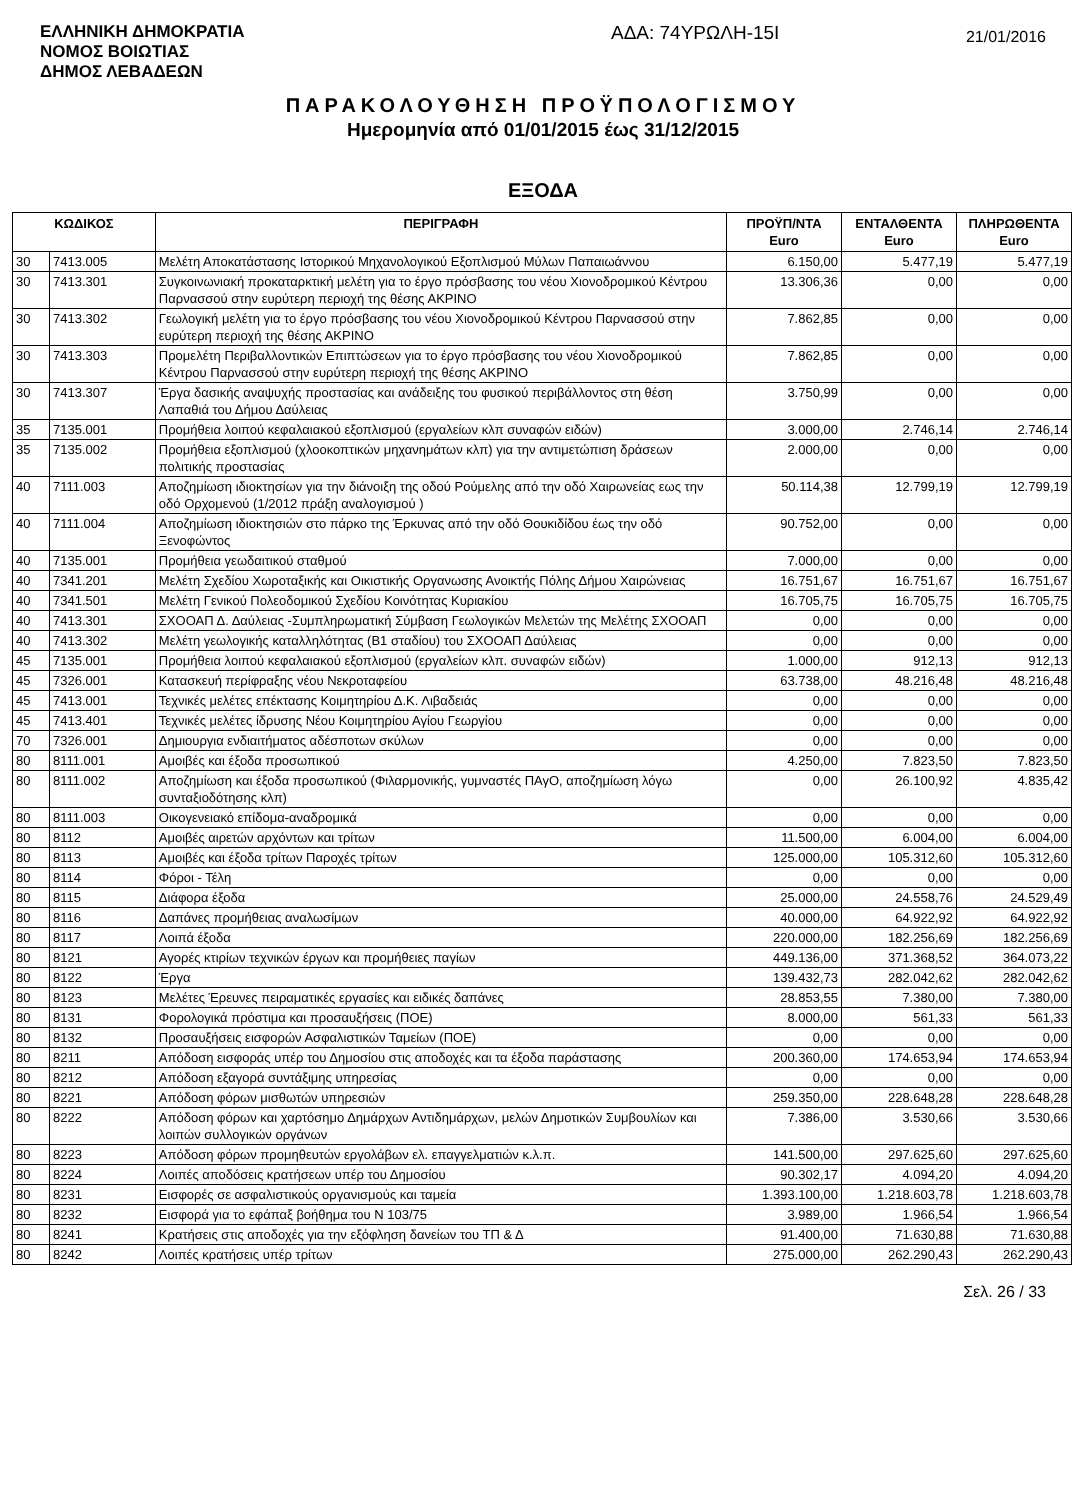ΕΛΛΗΝΙΚΗ ΔΗΜΟΚΡΑΤΙΑ
ΝΟΜΟΣ ΒΟΙΩΤΙΑΣ
ΔΗΜΟΣ ΛΕΒΑΔΕΩΝ
ΑΔΑ: 74ΥΡΩΛΗ-15Ι
21/01/2016
ΠΑΡΑΚΟΛΟΥΘΗΣΗ ΠΡΟΫΠΟΛΟΓΙΣΜΟΥ
Ημερομηνία από 01/01/2015 έως 31/12/2015
ΕΞΟΔΑ
| ΚΩΔΙΚΟΣ | | ΠΕΡΙΓΡΑΦΗ | ΠΡΟΫΠ/ΝΤΑ Euro | ΕΝΤΑΛΘΕΝΤΑ Euro | ΠΛΗΡΩΘΕΝΤΑ Euro |
| --- | --- | --- | --- | --- | --- |
| 30 | 7413.005 | Μελέτη Αποκατάστασης Ιστορικού Μηχανολογικού Εξοπλισμού Μύλων Παπαιωάννου | 6.150,00 | 5.477,19 | 5.477,19 |
| 30 | 7413.301 | Συγκοινωνιακή προκαταρκτική μελέτη για το έργο πρόσβασης του νέου Χιονοδρομικού Κέντρου Παρνασσού στην ευρύτερη περιοχή της θέσης ΑΚΡΙΝΟ | 13.306,36 | 0,00 | 0,00 |
| 30 | 7413.302 | Γεωλογική μελέτη για το έργο πρόσβασης του νέου Χιονοδρομικού Κέντρου Παρνασσού στην ευρύτερη περιοχή της θέσης ΑΚΡΙΝΟ | 7.862,85 | 0,00 | 0,00 |
| 30 | 7413.303 | Προμελέτη Περιβαλλοντικών Επιπτώσεων για το έργο πρόσβασης του νέου Χιονοδρομικού Κέντρου Παρνασσού στην ευρύτερη περιοχή της θέσης ΑΚΡΙΝΟ | 7.862,85 | 0,00 | 0,00 |
| 30 | 7413.307 | Έργα δασικής αναψυχής προστασίας και ανάδειξης του φυσικού περιβάλλοντος στη θέση Λαπαθιά του Δήμου Δαύλειας | 3.750,99 | 0,00 | 0,00 |
| 35 | 7135.001 | Προμήθεια λοιπού κεφαλαιακού εξοπλισμού (εργαλείων κλπ συναφών ειδών) | 3.000,00 | 2.746,14 | 2.746,14 |
| 35 | 7135.002 | Προμήθεια εξοπλισμού (χλοοκοπτικών μηχανημάτων κλπ) για την αντιμετώπιση δράσεων πολιτικής προστασίας | 2.000,00 | 0,00 | 0,00 |
| 40 | 7111.003 | Αποζημίωση ιδιοκτησίων για την διάνοιξη της οδού Ρούμελης από την οδό Χαιρωνείας εως την οδό Ορχομενού (1/2012 πράξη αναλογισμού ) | 50.114,38 | 12.799,19 | 12.799,19 |
| 40 | 7111.004 | Αποζημίωση ιδιοκτησιών στο πάρκο της Έρκυνας από την οδό Θουκιδίδου έως την οδό Ξενοφώντος | 90.752,00 | 0,00 | 0,00 |
| 40 | 7135.001 | Προμήθεια γεωδαιτικού σταθμού | 7.000,00 | 0,00 | 0,00 |
| 40 | 7341.201 | Μελέτη Σχεδίου Χωροταξικής και Οικιστικής Οργανωσης Ανοικτής Πόλης Δήμου Χαιρώνειας | 16.751,67 | 16.751,67 | 16.751,67 |
| 40 | 7341.501 | Μελέτη Γενικού Πολεοδομικού Σχεδίου Κοινότητας Κυριακίου | 16.705,75 | 16.705,75 | 16.705,75 |
| 40 | 7413.301 | ΣΧΟΟΑΠ Δ. Δαύλειας -Συμπληρωματική Σύμβαση Γεωλογικών Μελετών της Μελέτης ΣΧΟΟΑΠ | 0,00 | 0,00 | 0,00 |
| 40 | 7413.302 | Μελέτη γεωλογικής καταλληλότητας (Β1 σταδίου) του ΣΧΟΟΑΠ Δαύλειας | 0,00 | 0,00 | 0,00 |
| 45 | 7135.001 | Προμήθεια λοιπού κεφαλαιακού εξοπλισμού (εργαλείων κλπ. συναφών ειδών) | 1.000,00 | 912,13 | 912,13 |
| 45 | 7326.001 | Κατασκευή περίφραξης νέου Νεκροταφείου | 63.738,00 | 48.216,48 | 48.216,48 |
| 45 | 7413.001 | Τεχνικές μελέτες επέκτασης Κοιμητηρίου Δ.Κ. Λιβαδειάς | 0,00 | 0,00 | 0,00 |
| 45 | 7413.401 | Τεχνικές μελέτες ίδρυσης Νέου Κοιμητηρίου Αγίου Γεωργίου | 0,00 | 0,00 | 0,00 |
| 70 | 7326.001 | Δημιουργια ενδιαιτήματος αδέσποτων σκύλων | 0,00 | 0,00 | 0,00 |
| 80 | 8111.001 | Αμοιβές και έξοδα προσωπικού | 4.250,00 | 7.823,50 | 7.823,50 |
| 80 | 8111.002 | Αποζημίωση και έξοδα προσωπικού (Φιλαρμονικής, γυμναστές ΠΑγΟ, αποζημίωση λόγω συνταξιοδότησης κλπ) | 0,00 | 26.100,92 | 4.835,42 |
| 80 | 8111.003 | Οικογενειακό επίδομα-αναδρομικά | 0,00 | 0,00 | 0,00 |
| 80 | 8112 | Αμοιβές αιρετών αρχόντων και τρίτων | 11.500,00 | 6.004,00 | 6.004,00 |
| 80 | 8113 | Αμοιβές και έξοδα τρίτων Παροχές τρίτων | 125.000,00 | 105.312,60 | 105.312,60 |
| 80 | 8114 | Φόροι - Τέλη | 0,00 | 0,00 | 0,00 |
| 80 | 8115 | Διάφορα έξοδα | 25.000,00 | 24.558,76 | 24.529,49 |
| 80 | 8116 | Δαπάνες προμήθειας αναλωσίμων | 40.000,00 | 64.922,92 | 64.922,92 |
| 80 | 8117 | Λοιπά έξοδα | 220.000,00 | 182.256,69 | 182.256,69 |
| 80 | 8121 | Αγορές κτιρίων τεχνικών έργων και προμήθειες παγίων | 449.136,00 | 371.368,52 | 364.073,22 |
| 80 | 8122 | Έργα | 139.432,73 | 282.042,62 | 282.042,62 |
| 80 | 8123 | Μελέτες Έρευνες πειραματικές εργασίες και ειδικές δαπάνες | 28.853,55 | 7.380,00 | 7.380,00 |
| 80 | 8131 | Φορολογικά πρόστιμα και προσαυξήσεις (ΠΟΕ) | 8.000,00 | 561,33 | 561,33 |
| 80 | 8132 | Προσαυξήσεις εισφορών Ασφαλιστικών Ταμείων (ΠΟΕ) | 0,00 | 0,00 | 0,00 |
| 80 | 8211 | Απόδοση εισφοράς υπέρ του Δημοσίου στις αποδοχές και τα έξοδα παράστασης | 200.360,00 | 174.653,94 | 174.653,94 |
| 80 | 8212 | Απόδοση εξαγορά συντάξιμης υπηρεσίας | 0,00 | 0,00 | 0,00 |
| 80 | 8221 | Απόδοση φόρων μισθωτών υπηρεσιών | 259.350,00 | 228.648,28 | 228.648,28 |
| 80 | 8222 | Απόδοση φόρων και χαρτόσημο Δημάρχων Αντιδημάρχων, μελών Δημοτικών Συμβουλίων και λοιπών συλλογικών οργάνων | 7.386,00 | 3.530,66 | 3.530,66 |
| 80 | 8223 | Απόδοση φόρων προμηθευτών εργολάβων ελ. επαγγελματιών κ.λ.π. | 141.500,00 | 297.625,60 | 297.625,60 |
| 80 | 8224 | Λοιπές αποδόσεις κρατήσεων υπέρ του Δημοσίου | 90.302,17 | 4.094,20 | 4.094,20 |
| 80 | 8231 | Εισφορές σε ασφαλιστικούς οργανισμούς και ταμεία | 1.393.100,00 | 1.218.603,78 | 1.218.603,78 |
| 80 | 8232 | Εισφορά για το εφάπαξ βοήθημα του Ν 103/75 | 3.989,00 | 1.966,54 | 1.966,54 |
| 80 | 8241 | Κρατήσεις στις αποδοχές για την εξόφληση δανείων του ΤΠ & Δ | 91.400,00 | 71.630,88 | 71.630,88 |
| 80 | 8242 | Λοιπές κρατήσεις υπέρ τρίτων | 275.000,00 | 262.290,43 | 262.290,43 |
Σελ. 26 / 33